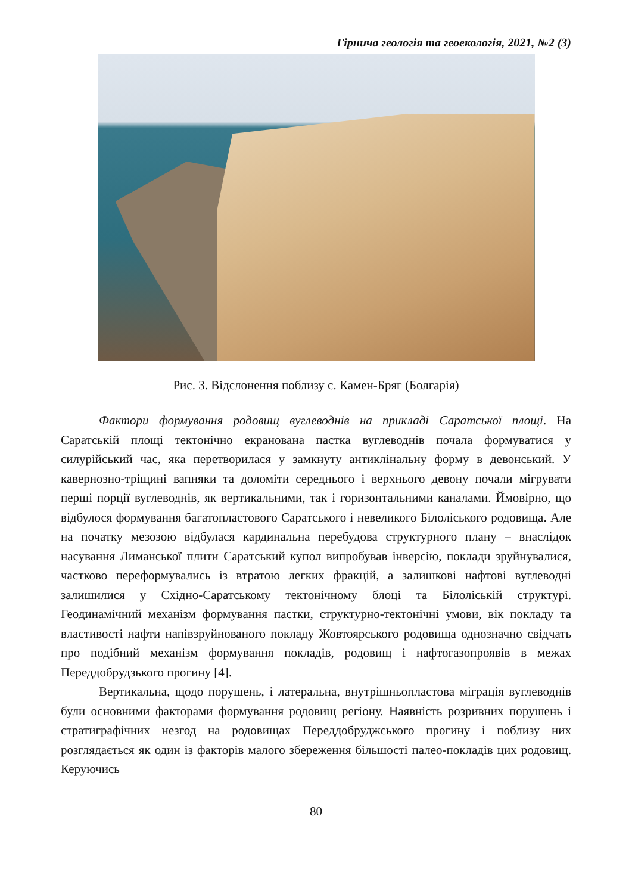Гірнича геологія та геоекологія, 2021, №2 (3)
Рис. 3. Відслонення поблизу с. Камен-Бряг (Болгарія)
Фактори формування родовищ вуглеводнів на прикладі Саратської площі. На Саратській площі тектонічно екранована пастка вуглеводнів почала формуватися у силурійський час, яка перетворилася у замкнуту антиклінальну форму в девонський. У кавернозно-тріщині вапняки та доломіти середнього і верхнього девону почали мігрувати перші порції вуглеводнів, як вертикальними, так і горизонтальними каналами. Ймовірно, що відбулося формування багатопластового Саратського і невеликого Білоліського родовища. Але на початку мезозою відбулася кардинальна перебудова структурного плану – внаслідок насування Лиманської плити Саратський купол випробував інверсію, поклади зруйнувалися, частково переформувались із втратою легких фракцій, а залишкові нафтові вуглеводні залишилися у Східно-Саратському тектонічному блоці та Білоліській структурі. Геодинамічний механізм формування пастки, структурно-тектонічні умови, вік покладу та властивості нафти напівзруйнованого покладу Жовтоярського родовища однозначно свідчать про подібний механізм формування покладів, родовищ і нафтогазопроявів в межах Переддобрудзького прогину [4].
Вертикальна, щодо порушень, і латеральна, внутрішньопластова міграція вуглеводнів були основними факторами формування родовищ регіону. Наявність розривних порушень і стратиграфічних незгод на родовищах Переддобруджського прогину і поблизу них розглядається як один із факторів малого збереження більшості палео-покладів цих родовищ. Керуючись
80